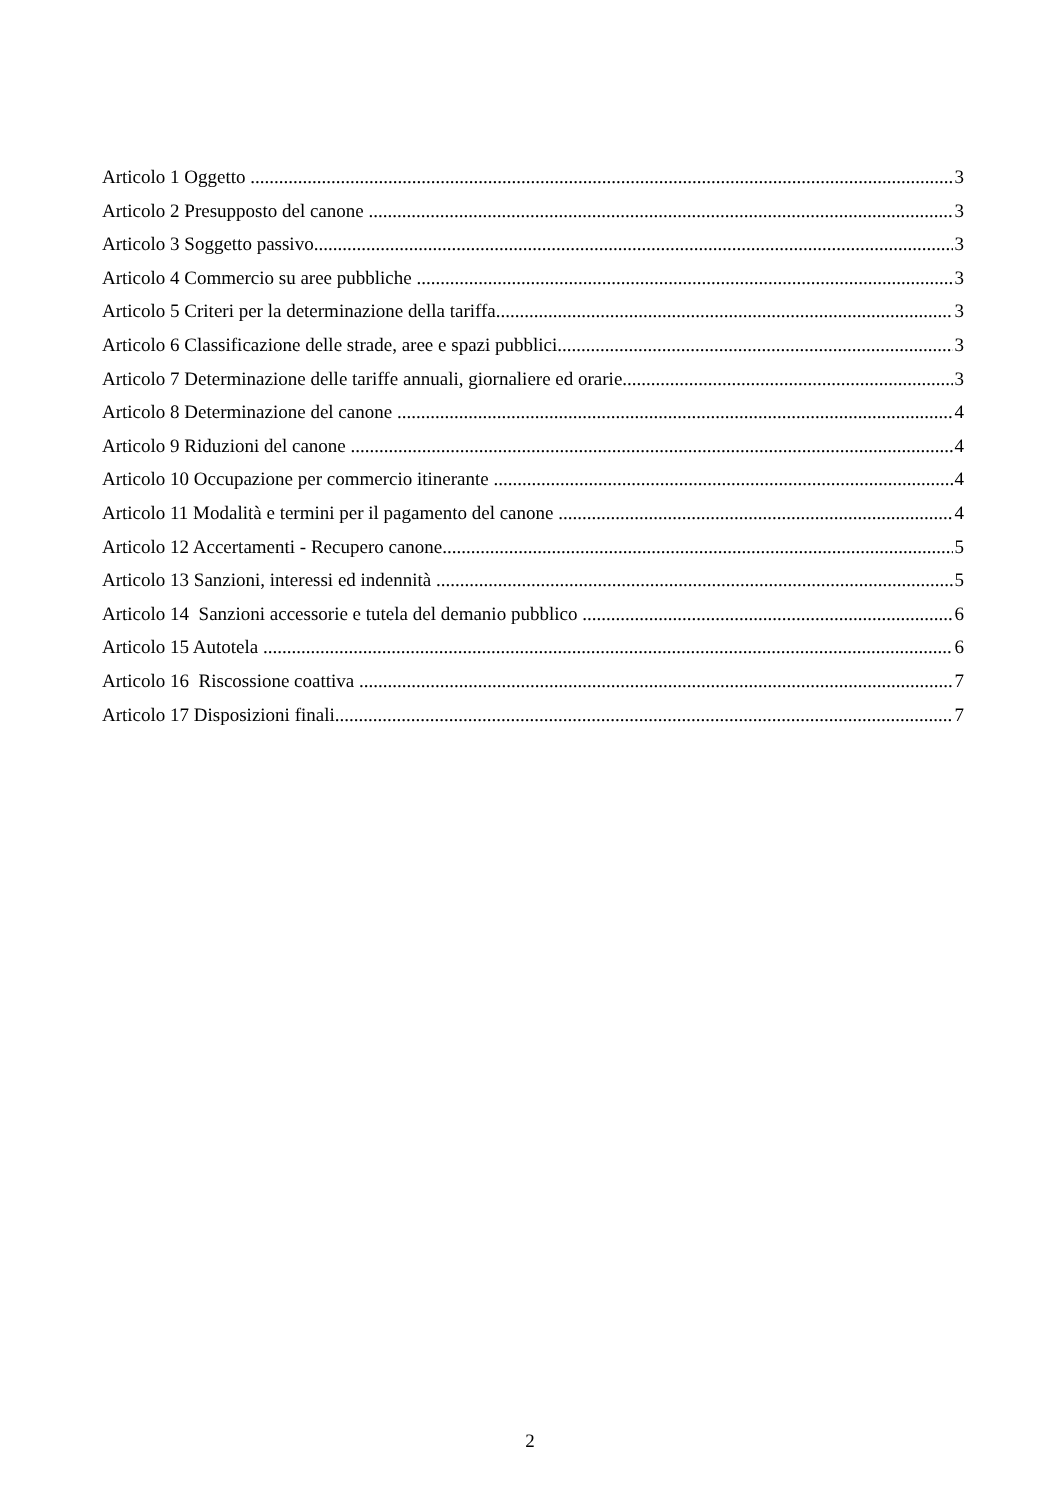Articolo 1 Oggetto 3
Articolo 2 Presupposto del canone 3
Articolo 3 Soggetto passivo 3
Articolo 4 Commercio su aree pubbliche 3
Articolo 5 Criteri per la determinazione della tariffa 3
Articolo 6 Classificazione delle strade, aree e spazi pubblici 3
Articolo 7 Determinazione delle tariffe annuali, giornaliere ed orarie 3
Articolo 8 Determinazione del canone 4
Articolo 9 Riduzioni del canone 4
Articolo 10 Occupazione per commercio itinerante 4
Articolo 11 Modalità e termini per il pagamento del canone 4
Articolo 12 Accertamenti - Recupero canone 5
Articolo 13 Sanzioni, interessi ed indennità 5
Articolo 14 Sanzioni accessorie e tutela del demanio pubblico 6
Articolo 15 Autotela 6
Articolo 16 Riscossione coattiva 7
Articolo 17 Disposizioni finali 7
2